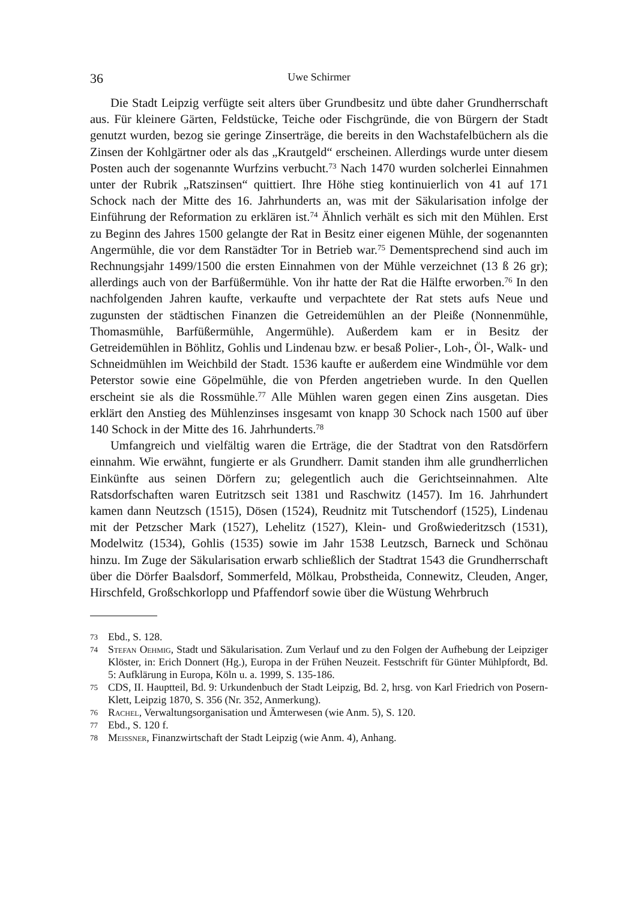36 Uwe Schirmer
Die Stadt Leipzig verfügte seit alters über Grundbesitz und übte daher Grundherrschaft aus. Für kleinere Gärten, Feldstücke, Teiche oder Fischgründe, die von Bürgern der Stadt genutzt wurden, bezog sie geringe Zinserträge, die bereits in den Wachstafelbüchern als die Zinsen der Kohlgärtner oder als das „Krautgeld“ erscheinen. Allerdings wurde unter diesem Posten auch der sogenannte Wurfzins verbucht.<sup>73</sup> Nach 1470 wurden solcherlei Einnahmen unter der Rubrik „Ratszinsen“ quittiert. Ihre Höhe stieg kontinuierlich von 41 auf 171 Schock nach der Mitte des 16. Jahrhunderts an, was mit der Säkularisation infolge der Einführung der Reformation zu erklären ist.<sup>74</sup> Ähnlich verhält es sich mit den Mühlen. Erst zu Beginn des Jahres 1500 gelangte der Rat in Besitz einer eigenen Mühle, der sogenannten Angermühle, die vor dem Ranstädter Tor in Betrieb war.<sup>75</sup> Dementsprechend sind auch im Rechnungsjahr 1499/1500 die ersten Einnahmen von der Mühle verzeichnet (13 ß 26 gr); allerdings auch von der Barfüßermühle. Von ihr hatte der Rat die Hälfte erworben.<sup>76</sup> In den nachfolgenden Jahren kaufte, verkaufte und verpachtete der Rat stets aufs Neue und zugunsten der städtischen Finanzen die Getreidemühlen an der Pleiße (Nonnenmühle, Thomasmühle, Barfüßermühle, Angermühle). Außerdem kam er in Besitz der Getreidemühlen in Böhlitz, Gohlis und Lindenau bzw. er besaß Polier-, Loh-, Öl-, Walk- und Schneidmühlen im Weichbild der Stadt. 1536 kaufte er außerdem eine Windmühle vor dem Peterstor sowie eine Göpelmühle, die von Pferden angetrieben wurde. In den Quellen erscheint sie als die Rossmühle.<sup>77</sup> Alle Mühlen waren gegen einen Zins ausgetan. Dies erklärt den Anstieg des Mühlenzinses insgesamt von knapp 30 Schock nach 1500 auf über 140 Schock in der Mitte des 16. Jahrhunderts.<sup>78</sup>
Umfangreich und vielfältig waren die Erträge, die der Stadtrat von den Ratsdörfern einnahm. Wie erwähnt, fungierte er als Grundherr. Damit standen ihm alle grundherrlichen Einkünfte aus seinen Dörfern zu; gelegentlich auch die Gerichtseinnahmen. Alte Ratsdorfschaften waren Eutritzsch seit 1381 und Raschwitz (1457). Im 16. Jahrhundert kamen dann Neutzsch (1515), Dösen (1524), Reudnitz mit Tutschendorf (1525), Lindenau mit der Petzscher Mark (1527), Lehelitz (1527), Klein- und Großwiederitzsch (1531), Modelwitz (1534), Gohlis (1535) sowie im Jahr 1538 Leutzsch, Barneck und Schönau hinzu. Im Zuge der Säkularisation erwarb schließlich der Stadtrat 1543 die Grundherrschaft über die Dörfer Baalsdorf, Sommerfeld, Mölkau, Probstheida, Connewitz, Cleuden, Anger, Hirschfeld, Großschkorlopp und Pfaffendorf sowie über die Wüstung Wehrbruch
73 Ebd., S. 128.
74 Stefan Oehmig, Stadt und Säkularisation. Zum Verlauf und zu den Folgen der Aufhebung der Leipziger Klöster, in: Erich Donnert (Hg.), Europa in der Frühen Neuzeit. Festschrift für Günter Mühlpfordt, Bd. 5: Aufklärung in Europa, Köln u. a. 1999, S. 135-186.
75 CDS, II. Hauptteil, Bd. 9: Urkundenbuch der Stadt Leipzig, Bd. 2, hrsg. von Karl Friedrich von Posern-Klett, Leipzig 1870, S. 356 (Nr. 352, Anmerkung).
76 Rachel, Verwaltungsorganisation und Ämterwesen (wie Anm. 5), S. 120.
77 Ebd., S. 120 f.
78 Meissner, Finanzwirtschaft der Stadt Leipzig (wie Anm. 4), Anhang.